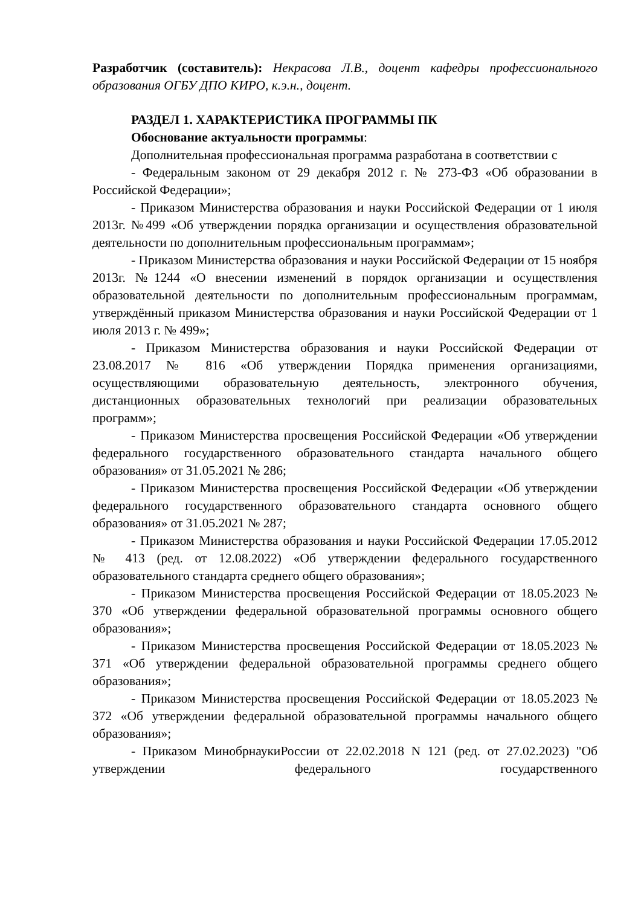Разработчик (составитель): Некрасова Л.В., доцент кафедры профессионального образования ОГБУ ДПО КИРО, к.э.н., доцент.
РАЗДЕЛ 1. ХАРАКТЕРИСТИКА ПРОГРАММЫ ПК
Обоснование актуальности программы:
Дополнительная профессиональная программа разработана в соответствии с
- Федеральным законом от 29 декабря 2012 г. № 273-ФЗ «Об образовании в Российской Федерации»;
- Приказом Министерства образования и науки Российской Федерации от 1 июля 2013г. №499 «Об утверждении порядка организации и осуществления образовательной деятельности по дополнительным профессиональным программам»;
- Приказом Министерства образования и науки Российской Федерации от 15 ноября 2013г. №1244 «О внесении изменений в порядок организации и осуществления образовательной деятельности по дополнительным профессиональным программам, утверждённый приказом Министерства образования и науки Российской Федерации от 1 июля 2013 г. № 499»;
- Приказом Министерства образования и науки Российской Федерации от 23.08.2017 № 816 «Об утверждении Порядка применения организациями, осуществляющими образовательную деятельность, электронного обучения, дистанционных образовательных технологий при реализации образовательных программ»;
- Приказом Министерства просвещения Российской Федерации «Об утверждении федерального государственного образовательного стандарта начального общего образования» от 31.05.2021 № 286;
- Приказом Министерства просвещения Российской Федерации «Об утверждении федерального государственного образовательного стандарта основного общего образования» от 31.05.2021 № 287;
- Приказом Министерства образования и науки Российской Федерации 17.05.2012 № 413 (ред. от 12.08.2022) «Об утверждении федерального государственного образовательного стандарта среднего общего образования»;
- Приказом Министерства просвещения Российской Федерации от 18.05.2023 № 370 «Об утверждении федеральной образовательной программы основного общего образования»;
- Приказом Министерства просвещения Российской Федерации от 18.05.2023 № 371 «Об утверждении федеральной образовательной программы среднего общего образования»;
- Приказом Министерства просвещения Российской Федерации от 18.05.2023 № 372 «Об утверждении федеральной образовательной программы начального общего образования»;
- Приказом МинобрнаукиРоссии от 22.02.2018 N 121 (ред. от 27.02.2023) "Об утверждении федерального государственного